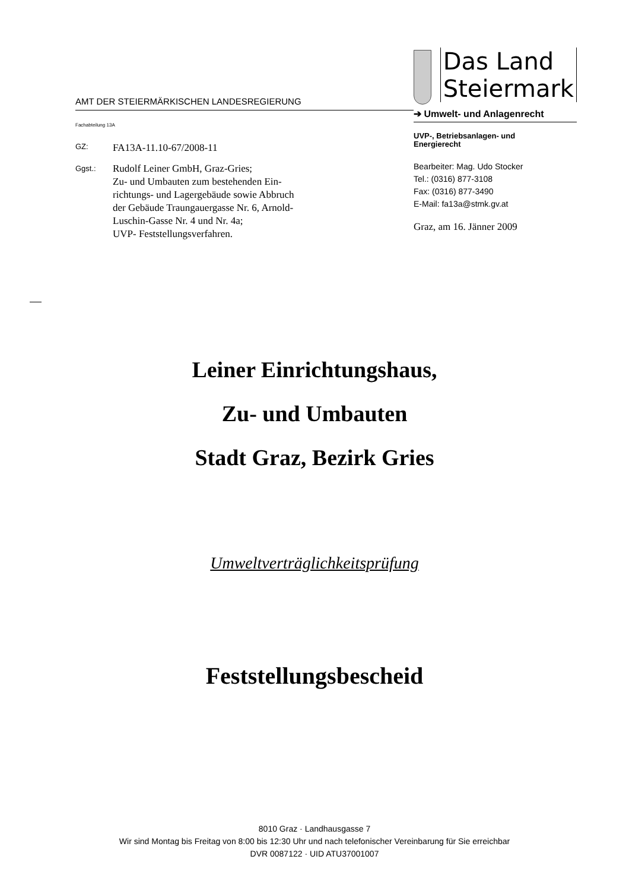AMT DER STEIERMÄRKISCHEN LANDESREGIERUNG
Fachabteilung 13A
GZ: FA13A-11.10-67/2008-11
Ggst.: Rudolf Leiner GmbH, Graz-Gries;
Zu- und Umbauten zum bestehenden Ein-
richtungs- und Lagergebäude sowie Abbruch
der Gebäude Traungauergasse Nr. 6, Arnold-
Luschin-Gasse Nr. 4 und Nr. 4a;
UVP- Feststellungsverfahren.
Das Land
Steiermark
➔ Umwelt- und Anlagenrecht
UVP-, Betriebsanlagen- und
Energierecht
Bearbeiter: Mag. Udo Stocker
Tel.: (0316) 877-3108
Fax: (0316) 877-3490
E-Mail: fa13a@stmk.gv.at
Graz, am 16. Jänner 2009
Leiner Einrichtungshaus,
Zu- und Umbauten
Stadt Graz, Bezirk Gries
Umweltverträglichkeitsprüfung
Feststellungsbescheid
8010 Graz · Landhausgasse 7
Wir sind Montag bis Freitag von 8:00 bis 12:30 Uhr und nach telefonischer Vereinbarung für Sie erreichbar
DVR 0087122 · UID ATU37001007